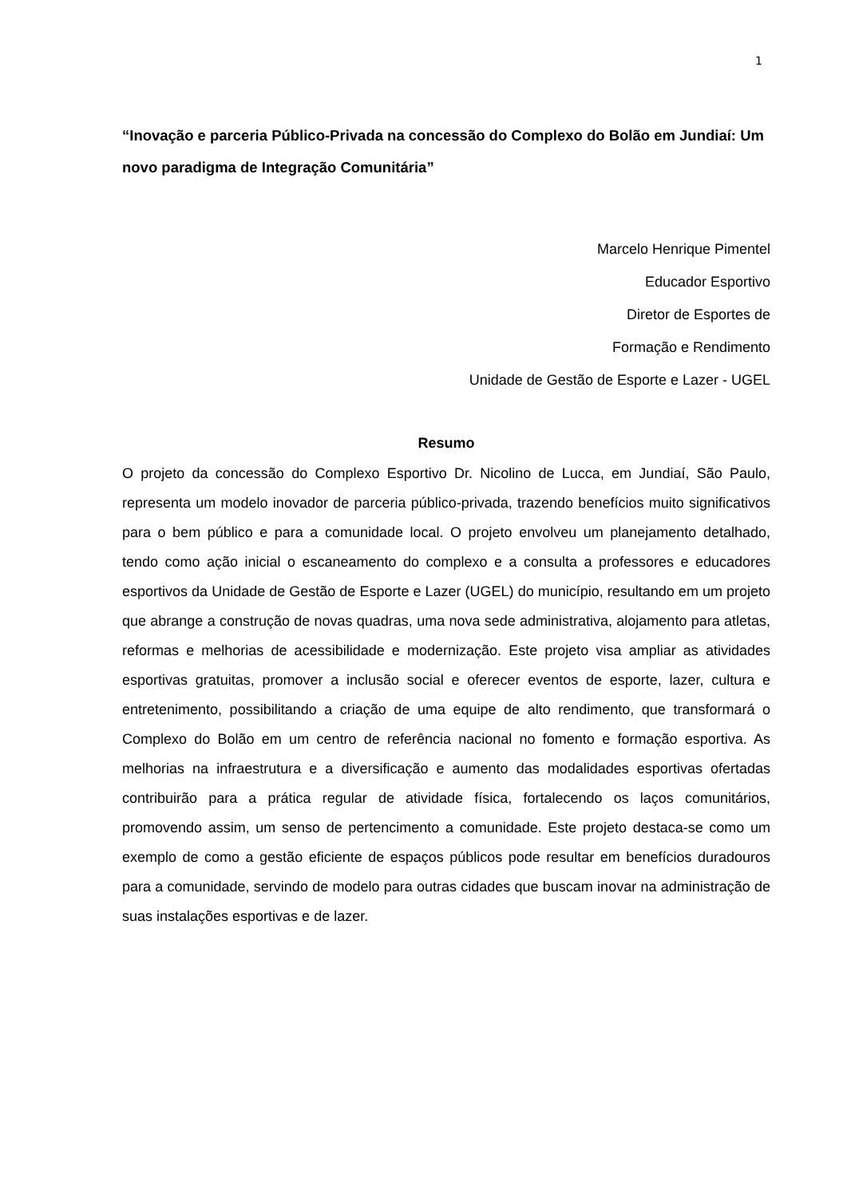1
“Inovação e parceria Público-Privada na concessão do Complexo do Bolão em Jundiaí: Um novo paradigma de Integração Comunitária”
Marcelo Henrique Pimentel
Educador Esportivo
Diretor de Esportes de
Formação e Rendimento
Unidade de Gestão de Esporte e Lazer - UGEL
Resumo
O projeto da concessão do Complexo Esportivo Dr. Nicolino de Lucca, em Jundiaí, São Paulo, representa um modelo inovador de parceria público-privada, trazendo benefícios muito significativos para o bem público e para a comunidade local. O projeto envolveu um planejamento detalhado, tendo como ação inicial o escaneamento do complexo e a consulta a professores e educadores esportivos da Unidade de Gestão de Esporte e Lazer (UGEL) do município, resultando em um projeto que abrange a construção de novas quadras, uma nova sede administrativa, alojamento para atletas, reformas e melhorias de acessibilidade e modernização. Este projeto visa ampliar as atividades esportivas gratuitas, promover a inclusão social e oferecer eventos de esporte, lazer, cultura e entretenimento, possibilitando a criação de uma equipe de alto rendimento, que transformará o Complexo do Bolão em um centro de referência nacional no fomento e formação esportiva. As melhorias na infraestrutura e a diversificação e aumento das modalidades esportivas ofertadas contribuirão para a prática regular de atividade física, fortalecendo os laços comunitários, promovendo assim, um senso de pertencimento a comunidade. Este projeto destaca-se como um exemplo de como a gestão eficiente de espaços públicos pode resultar em benefícios duradouros para a comunidade, servindo de modelo para outras cidades que buscam inovar na administração de suas instalações esportivas e de lazer.